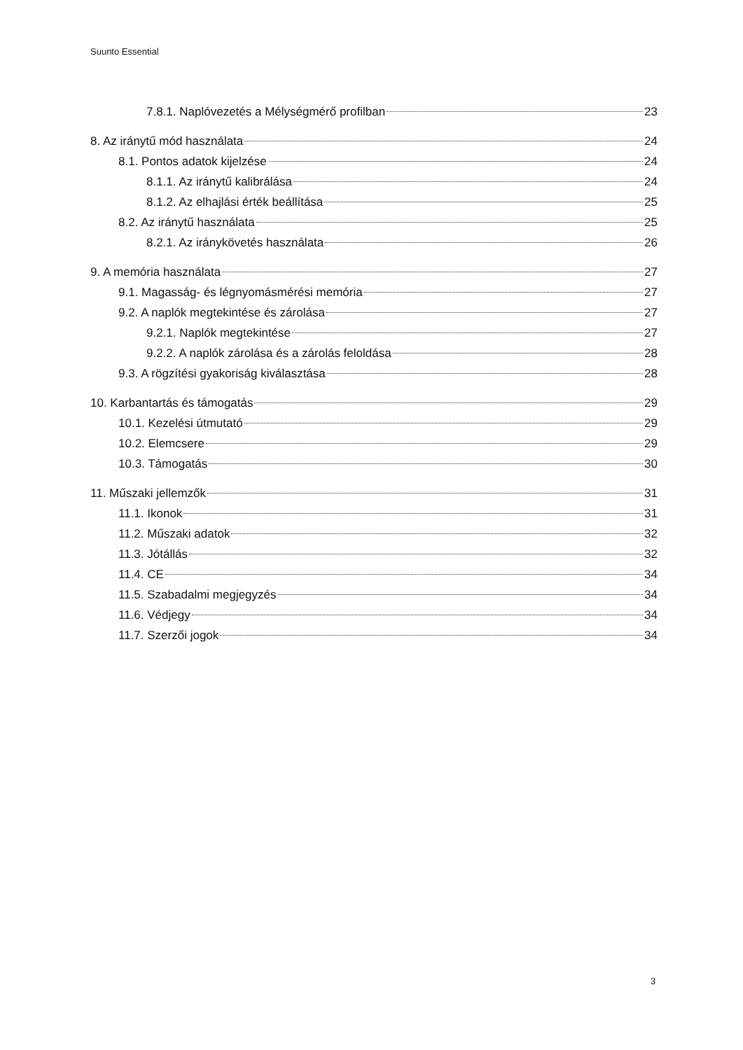Suunto Essential
7.8.1. Naplóvezetés a Mélységmérő profilban 23
8. Az iránytű mód használata 24
8.1. Pontos adatok kijelzése 24
8.1.1. Az iránytű kalibrálása 24
8.1.2. Az elhajlási érték beállítása 25
8.2. Az iránytű használata 25
8.2.1. Az iránykövetés használata 26
9. A memória használata 27
9.1. Magasság- és légnyomásmérési memória 27
9.2. A naplók megtekintése és zárolása 27
9.2.1. Naplók megtekintése 27
9.2.2. A naplók zárolása és a zárolás feloldása 28
9.3. A rögzítési gyakoriság kiválasztása 28
10. Karbantartás és támogatás 29
10.1. Kezelési útmutató 29
10.2. Elemcsere 29
10.3. Támogatás 30
11. Műszaki jellemzők 31
11.1. Ikonok 31
11.2. Műszaki adatok 32
11.3. Jótállás 32
11.4. CE 34
11.5. Szabadalmi megjegyzés 34
11.6. Védjegy 34
11.7. Szerzői jogok 34
3